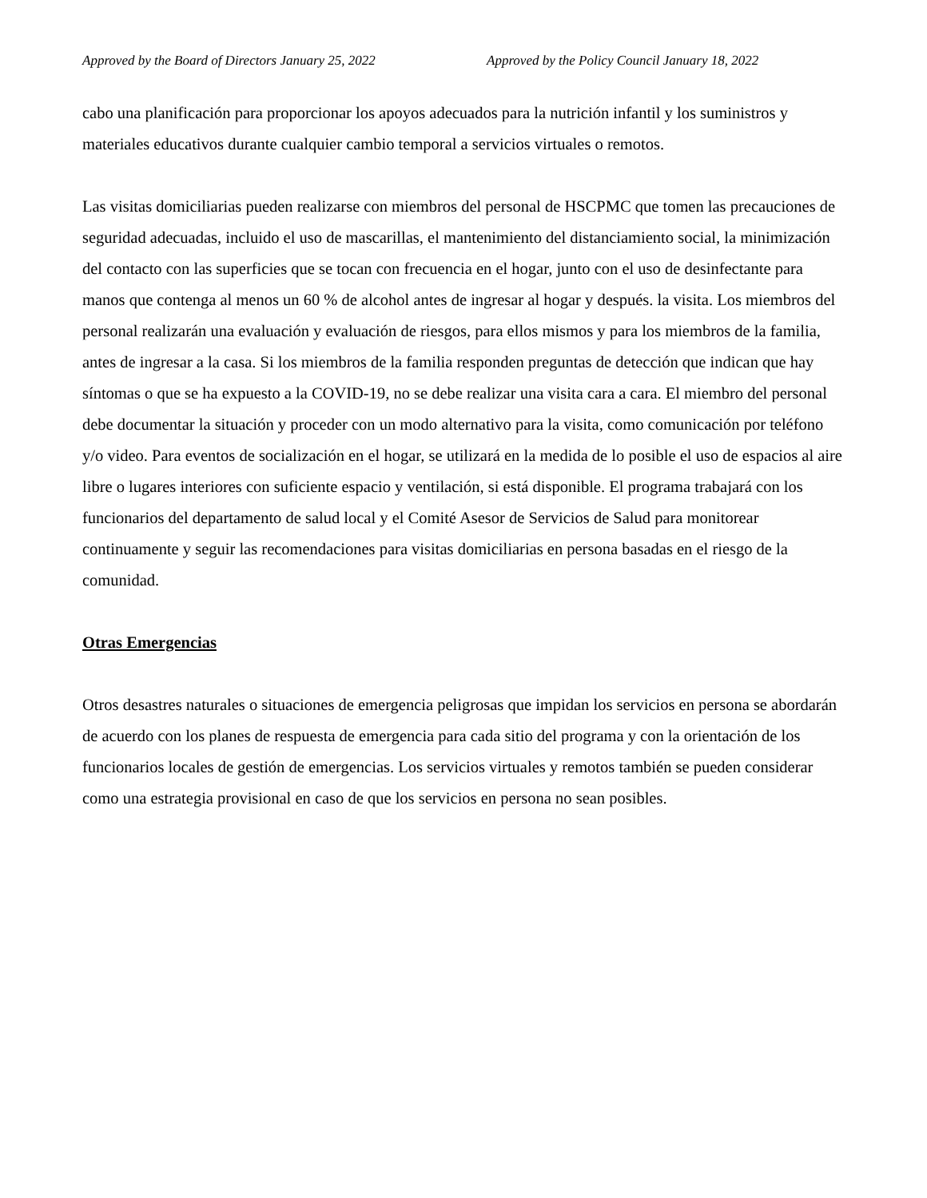Approved by the Board of Directors January 25, 2022 Approved by the Policy Council January 18, 2022
cabo una planificación para proporcionar los apoyos adecuados para la nutrición infantil y los suministros y materiales educativos durante cualquier cambio temporal a servicios virtuales o remotos.
Las visitas domiciliarias pueden realizarse con miembros del personal de HSCPMC que tomen las precauciones de seguridad adecuadas, incluido el uso de mascarillas, el mantenimiento del distanciamiento social, la minimización del contacto con las superficies que se tocan con frecuencia en el hogar, junto con el uso de desinfectante para manos que contenga al menos un 60 % de alcohol antes de ingresar al hogar y después. la visita. Los miembros del personal realizarán una evaluación y evaluación de riesgos, para ellos mismos y para los miembros de la familia, antes de ingresar a la casa. Si los miembros de la familia responden preguntas de detección que indican que hay síntomas o que se ha expuesto a la COVID-19, no se debe realizar una visita cara a cara. El miembro del personal debe documentar la situación y proceder con un modo alternativo para la visita, como comunicación por teléfono y/o video. Para eventos de socialización en el hogar, se utilizará en la medida de lo posible el uso de espacios al aire libre o lugares interiores con suficiente espacio y ventilación, si está disponible. El programa trabajará con los funcionarios del departamento de salud local y el Comité Asesor de Servicios de Salud para monitorear continuamente y seguir las recomendaciones para visitas domiciliarias en persona basadas en el riesgo de la comunidad.
Otras Emergencias
Otros desastres naturales o situaciones de emergencia peligrosas que impidan los servicios en persona se abordarán de acuerdo con los planes de respuesta de emergencia para cada sitio del programa y con la orientación de los funcionarios locales de gestión de emergencias. Los servicios virtuales y remotos también se pueden considerar como una estrategia provisional en caso de que los servicios en persona no sean posibles.